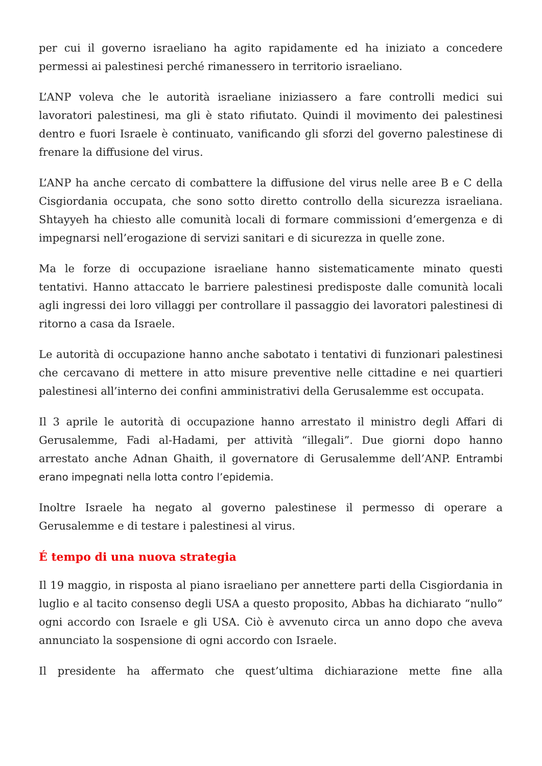per cui il governo israeliano ha agito rapidamente ed ha iniziato a concedere permessi ai palestinesi perché rimanessero in territorio israeliano.
L’ANP voleva che le autorità israeliane iniziassero a fare controlli medici sui lavoratori palestinesi, ma gli è stato rifiutato. Quindi il movimento dei palestinesi dentro e fuori Israele è continuato, vanificando gli sforzi del governo palestinese di frenare la diffusione del virus.
L’ANP ha anche cercato di combattere la diffusione del virus nelle aree B e C della Cisgiordania occupata, che sono sotto diretto controllo della sicurezza israeliana. Shtayyeh ha chiesto alle comunità locali di formare commissioni d’emergenza e di impegnarsi nell’erogazione di servizi sanitari e di sicurezza in quelle zone.
Ma le forze di occupazione israeliane hanno sistematicamente minato questi tentativi. Hanno attaccato le barriere palestinesi predisposte dalle comunità locali agli ingressi dei loro villaggi per controllare il passaggio dei lavoratori palestinesi di ritorno a casa da Israele.
Le autorità di occupazione hanno anche sabotato i tentativi di funzionari palestinesi che cercavano di mettere in atto misure preventive nelle cittadine e nei quartieri palestinesi all’interno dei confini amministrativi della Gerusalemme est occupata.
Il 3 aprile le autorità di occupazione hanno arrestato il ministro degli Affari di Gerusalemme, Fadi al-Hadami, per attività “illegali”. Due giorni dopo hanno arrestato anche Adnan Ghaith, il governatore di Gerusalemme dell’ANP. Entrambi erano impegnati nella lotta contro l’epidemia.
Inoltre Israele ha negato al governo palestinese il permesso di operare a Gerusalemme e di testare i palestinesi al virus.
É tempo di una nuova strategia
Il 19 maggio, in risposta al piano israeliano per annettere parti della Cisgiordania in luglio e al tacito consenso degli USA a questo proposito, Abbas ha dichiarato “nullo” ogni accordo con Israele e gli USA. Ciò è avvenuto circa un anno dopo che aveva annunciato la sospensione di ogni accordo con Israele.
Il presidente ha affermato che quest’ultima dichiarazione mette fine alla